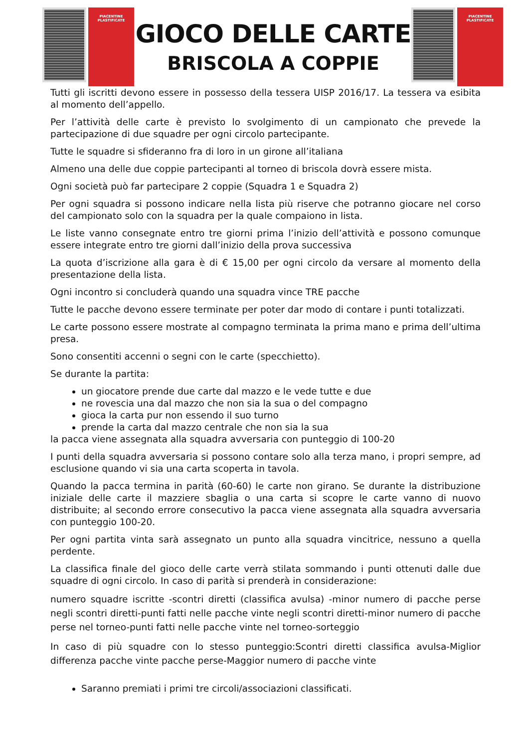PIACENTINE
PLASTIFICATE
GIOCO DELLE CARTE
BRISCOLA A COPPIE
PIACENTINE
PLASTIFICATE
Tutti gli iscritti devono essere in possesso della tessera UISP 2016/17. La tessera va esibita al momento dell’appello.
Per l’attività delle carte è previsto lo svolgimento di un campionato che prevede la partecipazione di due squadre per ogni circolo partecipante.
Tutte le squadre si sfideranno fra di loro in un girone all’italiana
Almeno una delle due coppie partecipanti al torneo di briscola dovrà essere mista.
Ogni società può far partecipare 2 coppie (Squadra 1 e Squadra 2)
Per ogni squadra si possono indicare nella lista più riserve che potranno giocare nel corso del campionato solo con la squadra per la quale compaiono in lista.
Le liste vanno consegnate entro tre giorni prima l’inizio dell’attività e possono comunque essere integrate entro tre giorni dall’inizio della prova successiva
La quota d’iscrizione alla gara è di € 15,00 per ogni circolo da versare al momento della presentazione della lista.
Ogni incontro si concluderà quando una squadra vince TRE pacche
Tutte le pacche devono essere terminate per poter dar modo di contare i punti totalizzati.
Le carte possono essere mostrate al compagno terminata la prima mano e prima dell’ultima presa.
Sono consentiti accenni o segni con le carte (specchietto).
Se durante la partita:
un giocatore prende due carte dal mazzo e le vede tutte e due
ne rovescia una dal mazzo che non sia la sua o del compagno
gioca la carta pur non essendo il suo turno
prende la carta dal mazzo centrale che non sia la sua
la pacca viene assegnata alla squadra avversaria con punteggio di 100-20
I punti della squadra avversaria si possono contare solo alla terza mano, i propri sempre, ad esclusione quando vi sia una carta scoperta in tavola.
Quando la pacca termina in parità (60-60) le carte non girano. Se durante la distribuzione iniziale delle carte il mazziere sbaglia o una carta si scopre le carte vanno di nuovo distribuite; al secondo errore consecutivo la pacca viene assegnata alla squadra avversaria con punteggio 100-20.
Per ogni partita vinta sarà assegnato un punto alla squadra vincitrice, nessuno a quella perdente.
La classifica finale del gioco delle carte verrà stilata sommando i punti ottenuti dalle due squadre di ogni circolo. In caso di parità si prenderà in considerazione:
numero squadre iscritte -scontri diretti (classifica avulsa) -minor numero di pacche perse negli scontri diretti-punti fatti nelle pacche vinte negli scontri diretti-minor numero di pacche perse nel torneo-punti fatti nelle pacche vinte nel torneo-sorteggio
In caso di più squadre con lo stesso punteggio:Scontri diretti classifica avulsa-Miglior differenza pacche vinte pacche perse-Maggior numero di pacche vinte
Saranno premiati i primi tre circoli/associazioni classificati.